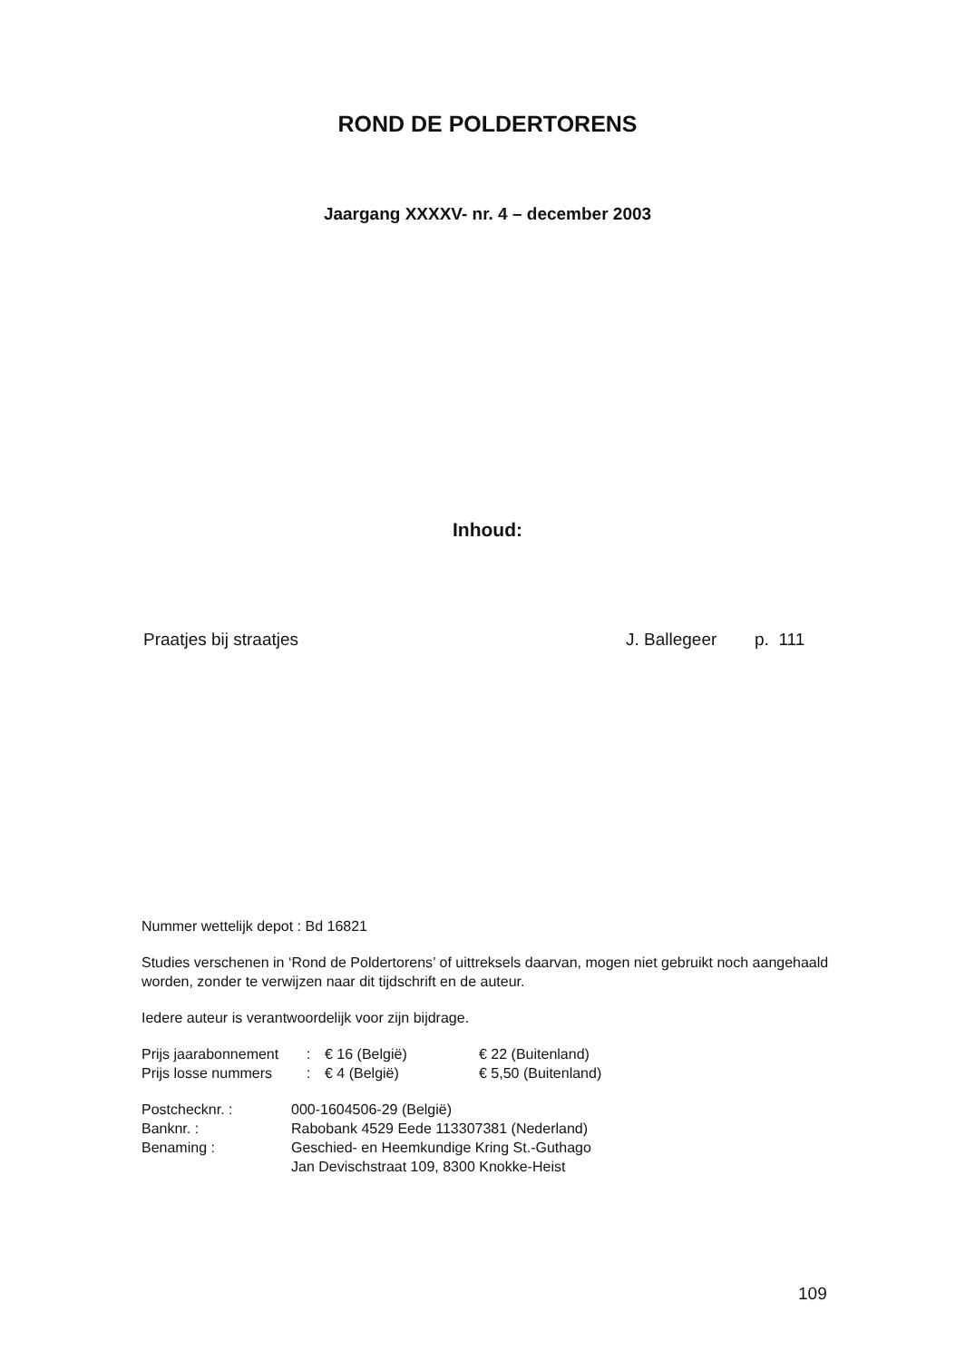ROND DE POLDERTORENS
Jaargang XXXXV- nr. 4 – december 2003
Inhoud:
| Praatjes bij straatjes | J. Ballegeer | p. 111 |
Nummer wettelijk depot : Bd 16821
Studies verschenen in ‘Rond de Poldertorens’ of uittreksels daarvan, mogen niet gebruikt noch aangehaald worden, zonder te verwijzen naar dit tijdschrift en de auteur.
Iedere auteur is verantwoordelijk voor zijn bijdrage.
| Prijs jaarabonnement | : | € 16 (België) | € 22 (Buitenland) |
| Prijs losse nummers | : | € 4 (België) | € 5,50 (Buitenland) |
| Postchecknr. : | 000-1604506-29 (België) |
| Banknr. : | Rabobank 4529 Eede 113307381 (Nederland) |
| Benaming : | Geschied- en Heemkundige Kring St.-Guthago Jan Devischstraat 109, 8300 Knokke-Heist |
109